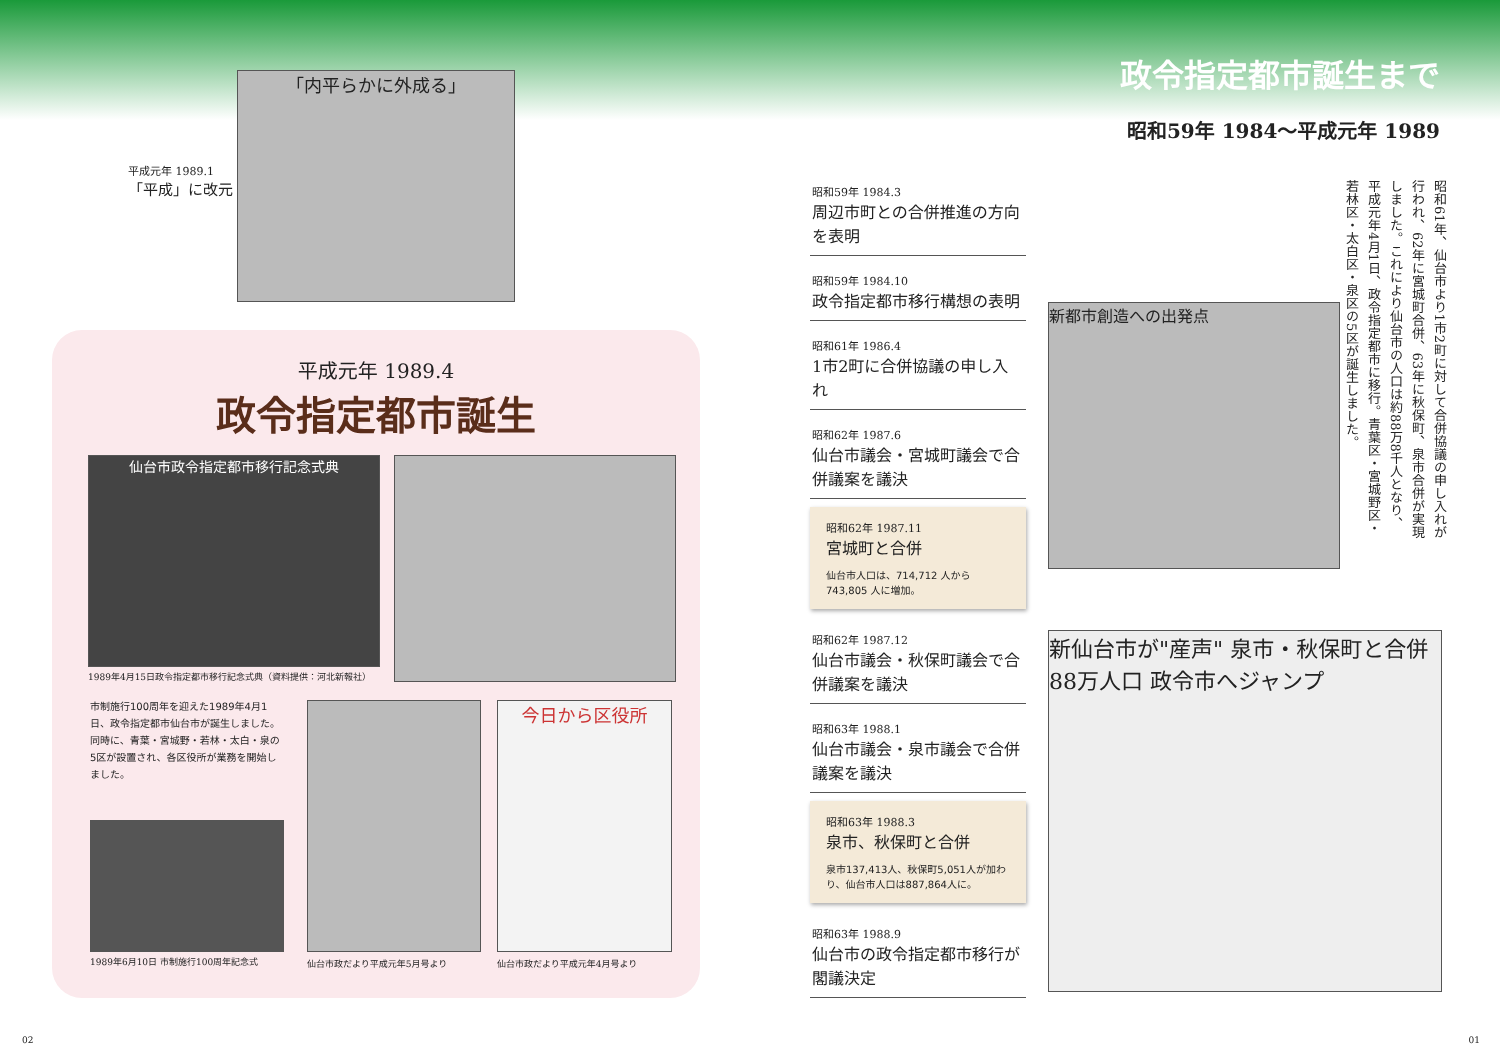平成元年 1989.1
「平成」に改元
「内平らかに外成る」
平成元年 1989.4
政令指定都市誕生
仙台市政令指定都市移行記念式典
1989年4月15日政令指定都市移行記念式典（資料提供：河北新報社）
市制施行100周年を迎えた1989年4月1日、政令指定都市仙台市が誕生しました。同時に、青葉・宮城野・若林・太白・泉の5区が設置され、各区役所が業務を開始しました。
1989年6月10日 市制施行100周年記念式
仙台市政だより平成元年5月号より
今日から区役所
仙台市政だより平成元年4月号より
02
政令指定都市誕生まで
昭和59年 1984〜平成元年 1989
昭和59年 1984.3
周辺市町との合併推進の方向を表明
昭和59年 1984.10
政令指定都市移行構想の表明
昭和61年 1986.4
1市2町に合併協議の申し入れ
昭和62年 1987.6
仙台市議会・宮城町議会で合併議案を議決
昭和62年 1987.11
宮城町と合併
仙台市人口は、714,712 人から743,805 人に増加。
昭和62年 1987.12
仙台市議会・秋保町議会で合併議案を議決
昭和63年 1988.1
仙台市議会・泉市議会で合併議案を議決
昭和63年 1988.3
泉市、秋保町と合併
泉市137,413人、秋保町5,051人が加わり、仙台市人口は887,864人に。
昭和63年 1988.9
仙台市の政令指定都市移行が閣議決定
昭和61年、仙台市より1市2町に対して合併協議の申し入れが行われ、62年に宮城町合併、63年に秋保町、泉市合併が実現しました。これにより仙台市の人口は約88万8千人となり、平成元年4月1日、政令指定都市に移行。青葉区・宮城野区・若林区・太白区・泉区の5区が誕生しました。
新都市創造への出発点
新仙台市が"産声" 泉市・秋保町と合併 88万人口 政令市へジャンプ
01